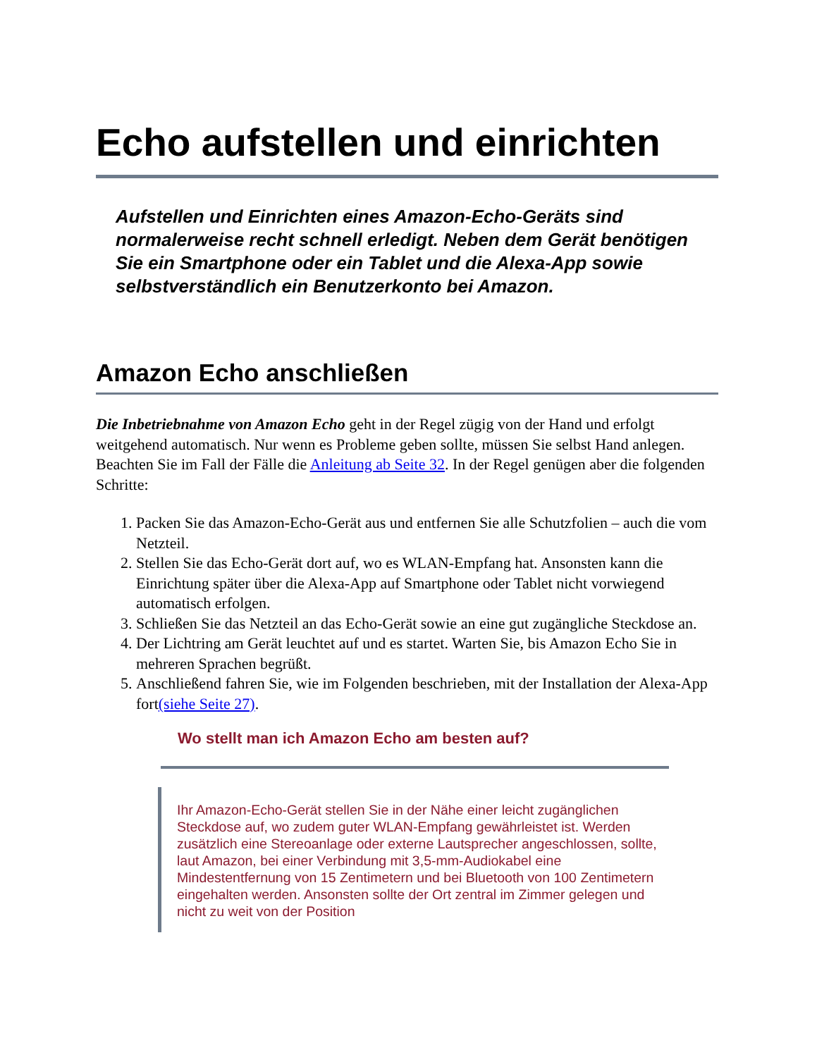Echo aufstellen und einrichten
Aufstellen und Einrichten eines Amazon-Echo-Geräts sind normalerweise recht schnell erledigt. Neben dem Gerät benötigen Sie ein Smartphone oder ein Tablet und die Alexa-App sowie selbstverständlich ein Benutzerkonto bei Amazon.
Amazon Echo anschließen
Die Inbetriebnahme von Amazon Echo geht in der Regel zügig von der Hand und erfolgt weitgehend automatisch. Nur wenn es Probleme geben sollte, müssen Sie selbst Hand anlegen. Beachten Sie im Fall der Fälle die Anleitung ab Seite 32. In der Regel genügen aber die folgenden Schritte:
1. Packen Sie das Amazon-Echo-Gerät aus und entfernen Sie alle Schutzfolien – auch die vom Netzteil.
2. Stellen Sie das Echo-Gerät dort auf, wo es WLAN-Empfang hat. Ansonsten kann die Einrichtung später über die Alexa-App auf Smartphone oder Tablet nicht vorwiegend automatisch erfolgen.
3. Schließen Sie das Netzteil an das Echo-Gerät sowie an eine gut zugängliche Steckdose an.
4. Der Lichtring am Gerät leuchtet auf und es startet. Warten Sie, bis Amazon Echo Sie in mehreren Sprachen begrüßt.
5. Anschließend fahren Sie, wie im Folgenden beschrieben, mit der Installation der Alexa-App fort(siehe Seite 27).
Wo stellt man ich Amazon Echo am besten auf?
Ihr Amazon-Echo-Gerät stellen Sie in der Nähe einer leicht zugänglichen Steckdose auf, wo zudem guter WLAN-Empfang gewährleistet ist. Werden zusätzlich eine Stereoanlage oder externe Lautsprecher angeschlossen, sollte, laut Amazon, bei einer Verbindung mit 3,5-mm-Audiokabel eine Mindestentfernung von 15 Zentimetern und bei Bluetooth von 100 Zentimetern eingehalten werden. Ansonsten sollte der Ort zentral im Zimmer gelegen und nicht zu weit von der Position